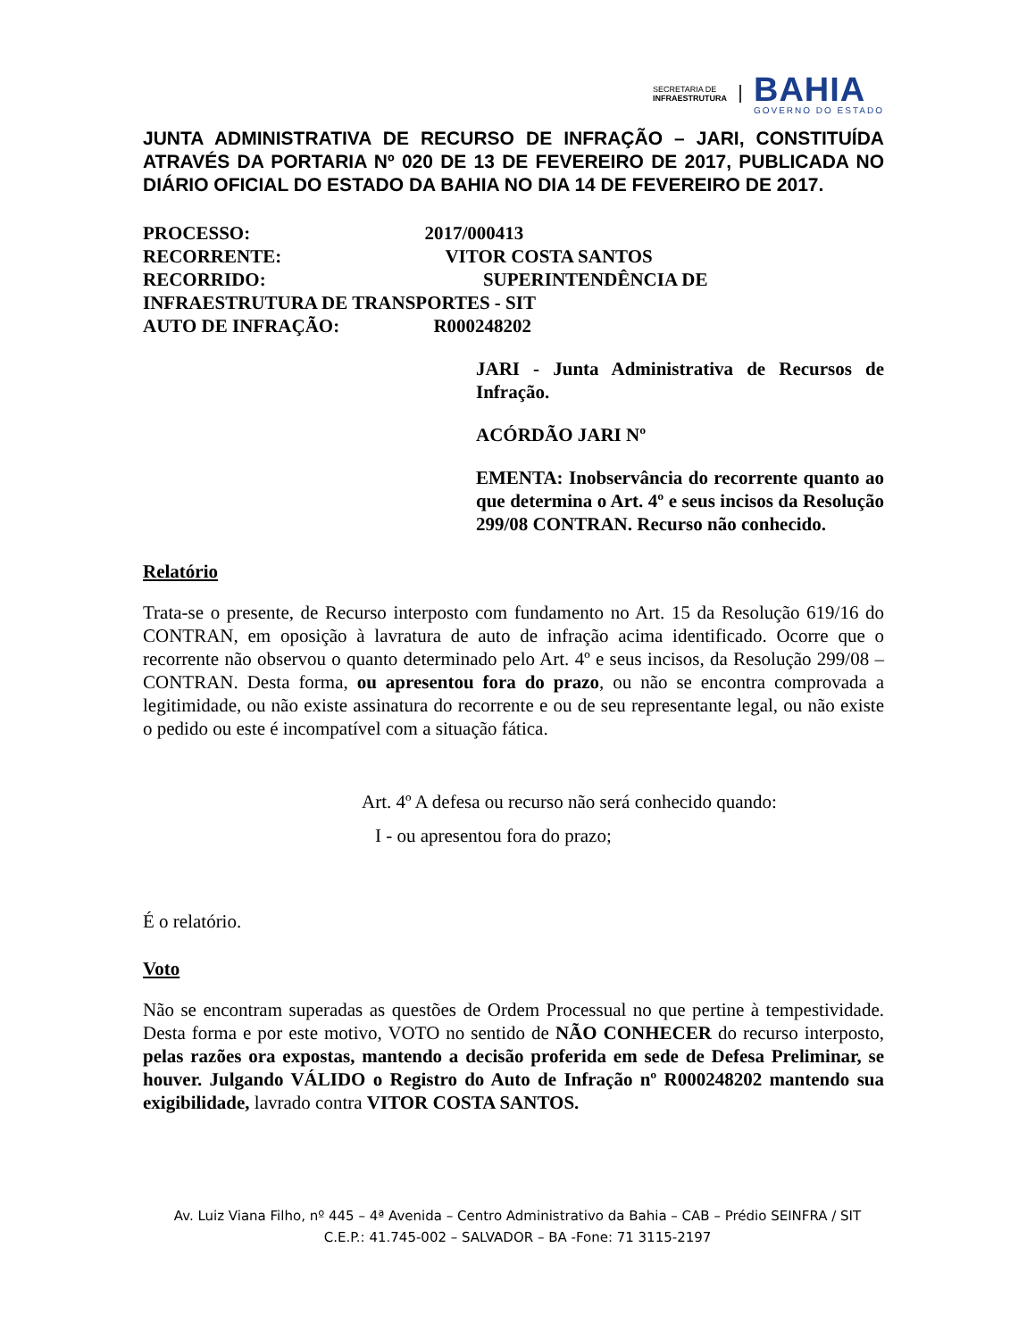SECRETARIA DE
INFRAESTRUTURA
BAHIA
GOVERNO DO ESTADO
JUNTA ADMINISTRATIVA DE RECURSO DE INFRAÇÃO – JARI, CONSTITUÍDA ATRAVÉS DA PORTARIA Nº 020 DE 13 DE FEVEREIRO DE 2017, PUBLICADA NO DIÁRIO OFICIAL DO ESTADO DA BAHIA NO DIA 14 DE FEVEREIRO DE 2017.
PROCESSO: 2017/000413
RECORRENTE: VITOR COSTA SANTOS
RECORRIDO: SUPERINTENDÊNCIA DE
INFRAESTRUTURA DE TRANSPORTES - SIT
AUTO DE INFRAÇÃO: R000248202
JARI - Junta Administrativa de Recursos de Infração.
ACÓRDÃO JARI Nº
EMENTA: Inobservância do recorrente quanto ao que determina o Art. 4º e seus incisos da Resolução 299/08 CONTRAN. Recurso não conhecido.
Relatório
Trata-se o presente, de Recurso interposto com fundamento no Art. 15 da Resolução 619/16 do CONTRAN, em oposição à lavratura de auto de infração acima identificado. Ocorre que o recorrente não observou o quanto determinado pelo Art. 4º e seus incisos, da Resolução 299/08 – CONTRAN. Desta forma, ou apresentou fora do prazo, ou não se encontra comprovada a legitimidade, ou não existe assinatura do recorrente e ou de seu representante legal, ou não existe o pedido ou este é incompatível com a situação fática.
Art. 4º A defesa ou recurso não será conhecido quando:
I - ou apresentou fora do prazo;
É o relatório.
Voto
Não se encontram superadas as questões de Ordem Processual no que pertine à tempestividade. Desta forma e por este motivo, VOTO no sentido de NÃO CONHECER do recurso interposto, pelas razões ora expostas, mantendo a decisão proferida em sede de Defesa Preliminar, se houver. Julgando VÁLIDO o Registro do Auto de Infração nº R000248202 mantendo sua exigibilidade, lavrado contra VITOR COSTA SANTOS.
Av. Luiz Viana Filho, nº 445 – 4ª Avenida – Centro Administrativo da Bahia – CAB – Prédio SEINFRA / SIT
C.E.P.: 41.745-002 – SALVADOR – BA -Fone: 71 3115-2197